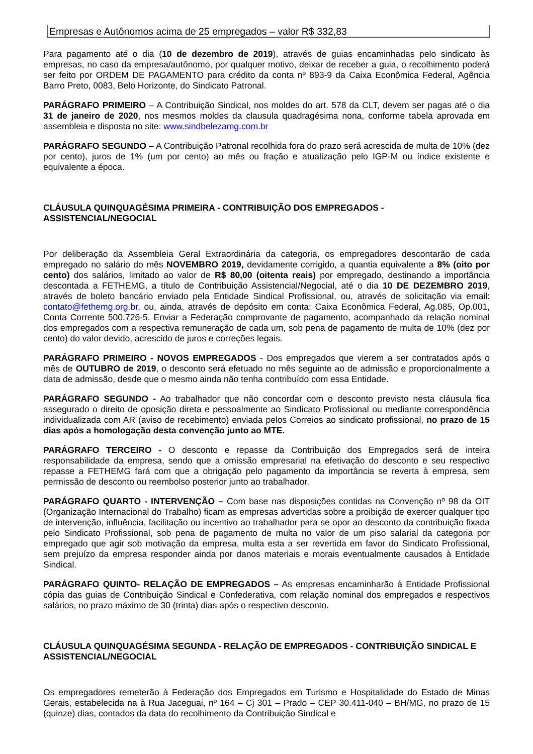| Empresas e Autônomos acima de 25 empregados – valor R$ 332,83 |
Para pagamento até o dia (10 de dezembro de 2019), através de guias encaminhadas pelo sindicato às empresas, no caso da empresa/autônomo, por qualquer motivo, deixar de receber a guia, o recolhimento poderá ser feito por ORDEM DE PAGAMENTO para crédito da conta nº 893-9 da Caixa Econômica Federal, Agência Barro Preto, 0083, Belo Horizonte, do Sindicato Patronal.
PARÁGRAFO PRIMEIRO – A Contribuição Sindical, nos moldes do art. 578 da CLT, devem ser pagas até o dia 31 de janeiro de 2020, nos mesmos moldes da clausula quadragésima nona, conforme tabela aprovada em assembleia e disposta no site: www.sindbelezamg.com.br
PARÁGRAFO SEGUNDO – A Contribuição Patronal recolhida fora do prazo será acrescida de multa de 10% (dez por cento), juros de 1% (um por cento) ao mês ou fração e atualização pelo IGP-M ou índice existente e equivalente a época.
CLÁUSULA QUINQUAGÉSIMA PRIMEIRA - CONTRIBUIÇÃO DOS EMPREGADOS - ASSISTENCIAL/NEGOCIAL
Por deliberação da Assembleia Geral Extraordinária da categoria, os empregadores descontarão de cada empregado no salário do mês NOVEMBRO 2019, devidamente corrigido, a quantia equivalente a 8% (oito por cento) dos salários, limitado ao valor de R$ 80,00 (oitenta reais) por empregado, destinando a importância descontada a FETHEMG, a título de Contribuição Assistencial/Negocial, até o dia 10 DE DEZEMBRO 2019, através de boleto bancário enviado pela Entidade Sindical Profissional, ou, através de solicitação via email: contato@fethemg.org.br, ou, ainda, através de depósito em conta: Caixa Econômica Federal, Ag.085, Op.001, Conta Corrente 500.726-5. Enviar a Federação comprovante de pagamento, acompanhado da relação nominal dos empregados com a respectiva remuneração de cada um, sob pena de pagamento de multa de 10% (dez por cento) do valor devido, acrescido de juros e correções legais.
PARÁGRAFO PRIMEIRO - NOVOS EMPREGADOS - Dos empregados que vierem a ser contratados após o mês de OUTUBRO de 2019, o desconto será efetuado no mês seguinte ao de admissão e proporcionalmente a data de admissão, desde que o mesmo ainda não tenha contribuído com essa Entidade.
PARÁGRAFO SEGUNDO - Ao trabalhador que não concordar com o desconto previsto nesta cláusula fica assegurado o direito de oposição direta e pessoalmente ao Sindicato Profissional ou mediante correspondência individualizada com AR (aviso de recebimento) enviada pelos Correios ao sindicato profissional, no prazo de 15 dias após a homologação desta convenção junto ao MTE.
PARÁGRAFO TERCEIRO - O desconto e repasse da Contribuição dos Empregados será de inteira responsabilidade da empresa, sendo que a omissão empresarial na efetivação do desconto e seu respectivo repasse a FETHEMG fará com que a obrigação pelo pagamento da importância se reverta à empresa, sem permissão de desconto ou reembolso posterior junto ao trabalhador.
PARÁGRAFO QUARTO - INTERVENÇÃO – Com base nas disposições contidas na Convenção nº 98 da OIT (Organização Internacional do Trabalho) ficam as empresas advertidas sobre a proibição de exercer qualquer tipo de intervenção, influência, facilitação ou incentivo ao trabalhador para se opor ao desconto da contribuição fixada pelo Sindicato Profissional, sob pena de pagamento de multa no valor de um piso salarial da categoria por empregado que agir sob motivação da empresa, multa esta a ser revertida em favor do Sindicato Profissional, sem prejuízo da empresa responder ainda por danos materiais e morais eventualmente causados à Entidade Sindical.
PARÁGRAFO QUINTO- RELAÇÃO DE EMPREGADOS – As empresas encaminharão à Entidade Profissional cópia das guias de Contribuição Sindical e Confederativa, com relação nominal dos empregados e respectivos salários, no prazo máximo de 30 (trinta) dias após o respectivo desconto.
CLÁUSULA QUINQUAGÉSIMA SEGUNDA - RELAÇÃO DE EMPREGADOS - CONTRIBUIÇÃO SINDICAL E ASSISTENCIAL/NEGOCIAL
Os empregadores remeterão à Federação dos Empregados em Turismo e Hospitalidade do Estado de Minas Gerais, estabelecida na à Rua Jaceguai, nº 164 – Cj 301 – Prado – CEP 30.411-040 – BH/MG, no prazo de 15 (quinze) dias, contados da data do recolhimento da Contribuição Sindical e